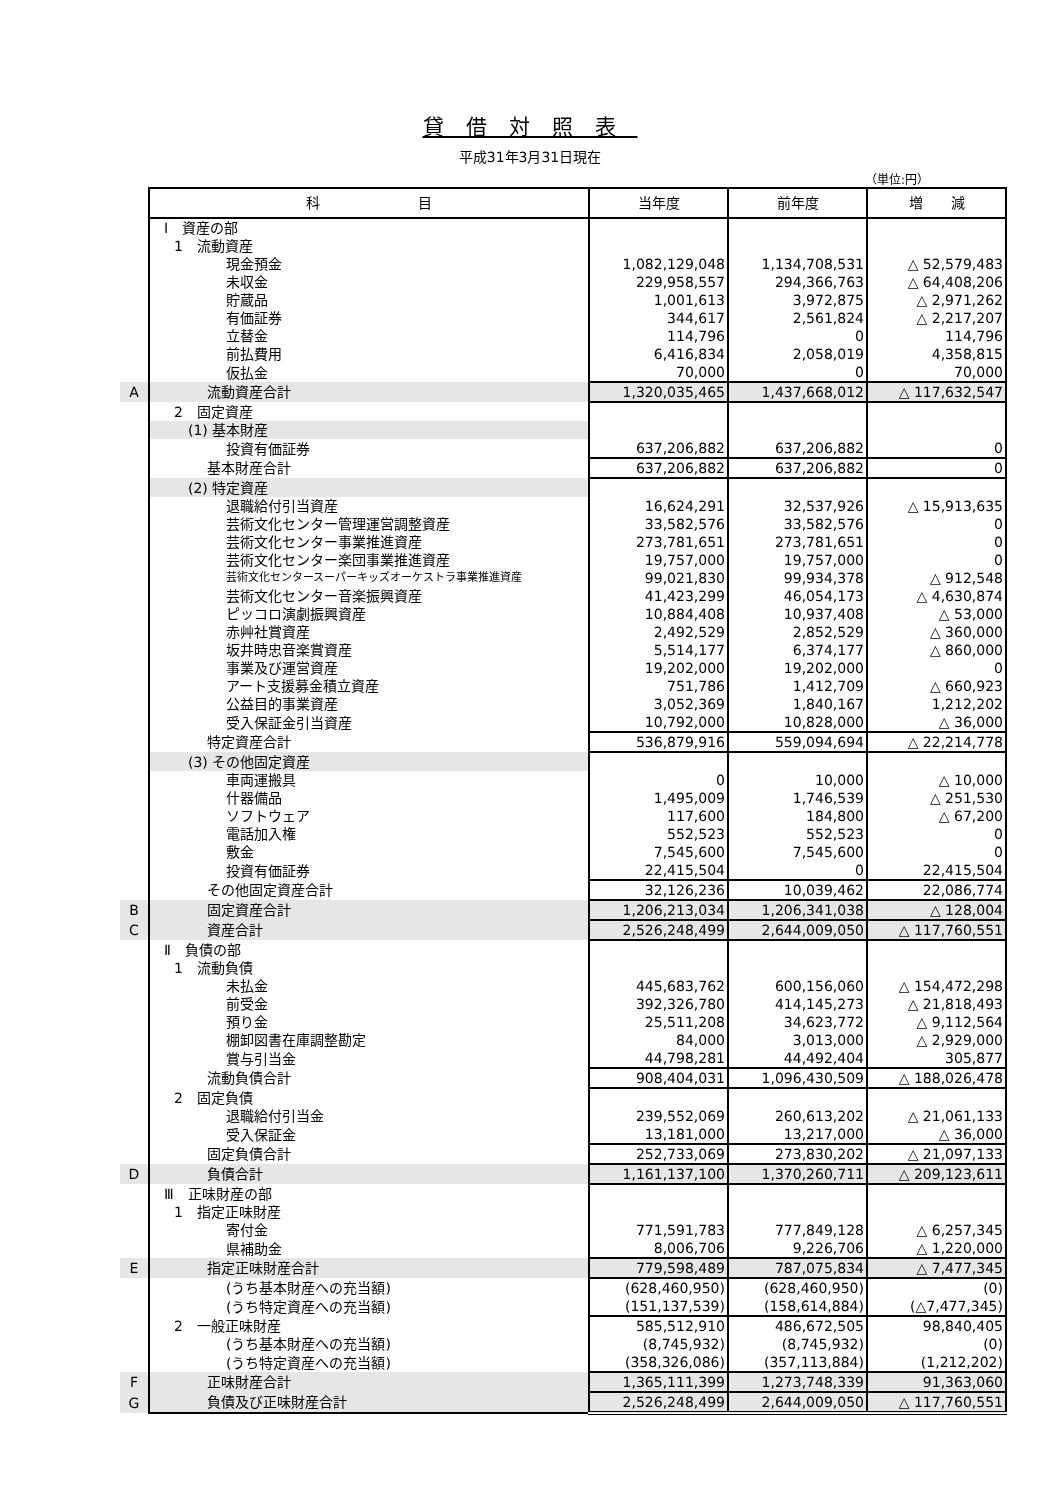貸借対照表
平成31年3月31日現在
（単位:円）
| | 科 目 | 当年度 | 前年度 | 増 減 |
| | Ⅰ 資産の部 | | | |
| | 1 流動資産 | | | |
| | 現金預金 | 1,082,129,048 | 1,134,708,531 | △ 52,579,483 |
| | 未収金 | 229,958,557 | 294,366,763 | △ 64,408,206 |
| | 貯蔵品 | 1,001,613 | 3,972,875 | △ 2,971,262 |
| | 有価証券 | 344,617 | 2,561,824 | △ 2,217,207 |
| | 立替金 | 114,796 | 0 | 114,796 |
| | 前払費用 | 6,416,834 | 2,058,019 | 4,358,815 |
| | 仮払金 | 70,000 | 0 | 70,000 |
| A | 流動資産合計 | 1,320,035,465 | 1,437,668,012 | △ 117,632,547 |
| | 2 固定資産 | | | |
| | (1) 基本財産 | | | |
| | 投資有価証券 | 637,206,882 | 637,206,882 | 0 |
| | 基本財産合計 | 637,206,882 | 637,206,882 | 0 |
| | (2) 特定資産 | | | |
| | 退職給付引当資産 | 16,624,291 | 32,537,926 | △ 15,913,635 |
| | 芸術文化センター管理運営調整資産 | 33,582,576 | 33,582,576 | 0 |
| | 芸術文化センター事業推進資産 | 273,781,651 | 273,781,651 | 0 |
| | 芸術文化センター楽団事業推進資産 | 19,757,000 | 19,757,000 | 0 |
| | 芸術文化センタースーパーキッズオーケストラ事業推進資産 | 99,021,830 | 99,934,378 | △ 912,548 |
| | 芸術文化センター音楽振興資産 | 41,423,299 | 46,054,173 | △ 4,630,874 |
| | ピッコロ演劇振興資産 | 10,884,408 | 10,937,408 | △ 53,000 |
| | 赤艸社賞資産 | 2,492,529 | 2,852,529 | △ 360,000 |
| | 坂井時忠音楽賞資産 | 5,514,177 | 6,374,177 | △ 860,000 |
| | 事業及び運営資産 | 19,202,000 | 19,202,000 | 0 |
| | アート支援募金積立資産 | 751,786 | 1,412,709 | △ 660,923 |
| | 公益目的事業資産 | 3,052,369 | 1,840,167 | 1,212,202 |
| | 受入保証金引当資産 | 10,792,000 | 10,828,000 | △ 36,000 |
| | 特定資産合計 | 536,879,916 | 559,094,694 | △ 22,214,778 |
| | (3) その他固定資産 | | | |
| | 車両運搬具 | 0 | 10,000 | △ 10,000 |
| | 什器備品 | 1,495,009 | 1,746,539 | △ 251,530 |
| | ソフトウェア | 117,600 | 184,800 | △ 67,200 |
| | 電話加入権 | 552,523 | 552,523 | 0 |
| | 敷金 | 7,545,600 | 7,545,600 | 0 |
| | 投資有価証券 | 22,415,504 | 0 | 22,415,504 |
| | その他固定資産合計 | 32,126,236 | 10,039,462 | 22,086,774 |
| B | 固定資産合計 | 1,206,213,034 | 1,206,341,038 | △ 128,004 |
| C | 資産合計 | 2,526,248,499 | 2,644,009,050 | △ 117,760,551 |
| | Ⅱ 負債の部 | | | |
| | 1 流動負債 | | | |
| | 未払金 | 445,683,762 | 600,156,060 | △ 154,472,298 |
| | 前受金 | 392,326,780 | 414,145,273 | △ 21,818,493 |
| | 預り金 | 25,511,208 | 34,623,772 | △ 9,112,564 |
| | 棚卸図書在庫調整勘定 | 84,000 | 3,013,000 | △ 2,929,000 |
| | 賞与引当金 | 44,798,281 | 44,492,404 | 305,877 |
| | 流動負債合計 | 908,404,031 | 1,096,430,509 | △ 188,026,478 |
| | 2 固定負債 | | | |
| | 退職給付引当金 | 239,552,069 | 260,613,202 | △ 21,061,133 |
| | 受入保証金 | 13,181,000 | 13,217,000 | △ 36,000 |
| | 固定負債合計 | 252,733,069 | 273,830,202 | △ 21,097,133 |
| D | 負債合計 | 1,161,137,100 | 1,370,260,711 | △ 209,123,611 |
| | Ⅲ 正味財産の部 | | | |
| | 1 指定正味財産 | | | |
| | 寄付金 | 771,591,783 | 777,849,128 | △ 6,257,345 |
| | 県補助金 | 8,006,706 | 9,226,706 | △ 1,220,000 |
| E | 指定正味財産合計 | 779,598,489 | 787,075,834 | △ 7,477,345 |
| | (うち基本財産への充当額) | (628,460,950) | (628,460,950) | (0) |
| | (うち特定資産への充当額) | (151,137,539) | (158,614,884) | (△7,477,345) |
| | 2 一般正味財産 | 585,512,910 | 486,672,505 | 98,840,405 |
| | (うち基本財産への充当額) | (8,745,932) | (8,745,932) | (0) |
| | (うち特定資産への充当額) | (358,326,086) | (357,113,884) | (1,212,202) |
| F | 正味財産合計 | 1,365,111,399 | 1,273,748,339 | 91,363,060 |
| G | 負債及び正味財産合計 | 2,526,248,499 | 2,644,009,050 | △ 117,760,551 |